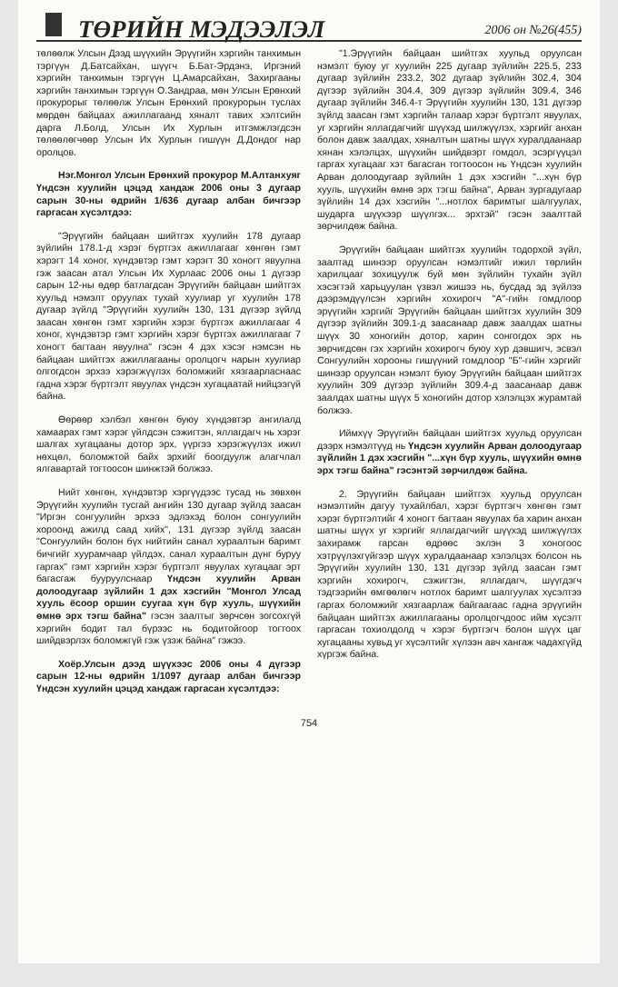ТӨРИЙН МЭДЭЭЛЭЛ
2006 он №26(455)
төлөөлж Улсын Дээд шүүхийн Эрүүгийн хэргийн танхимын тэргүүн Д.Батсайхан, шүүгч Б.Бат-Эрдэнэ, Иргэний хэргийн танхимын тэргүүн Ц.Амарсайхан, Захиргааны хэргийн танхимын тэргүүн О.Зандраа, мөн Улсын Ерөнхий прокурорыг төлөөлж Улсын Ерөнхий прокурорын туслах мөрдөн байцаах ажиллагаанд хяналт тавих хэлтсийн дарга Л.Болд, Улсын Их Хурлын итгэмжлэгдсэн төлөөлөгчөөр Улсын Их Хурлын гишүүн Д.Дондог нар оролцов.
Нэг.Монгол Улсын Ерөнхий прокурор М.Алтанхуяг Үндсэн хуулийн цэцэд хандаж 2006 оны 3 дугаар сарын 30-ны өдрийн 1/636 дугаар албан бичгээр гаргасан хүсэлтдээ:
"Эрүүгийн байцаан шийтгэх хуулийн 178 дугаар зүйлийн 178.1-д хэрэг бүртгэх ажиллагааг хөнгөн гэмт хэрэгт 14 хоног, хүндэвтэр гэмт хэрэгт 30 хоногт явуулна гэж заасан атал Улсын Их Хурлаас 2006 оны 1 дүгээр сарын 12-ны өдөр батлагдсан Эрүүгийн байцаан шийтгэх хуульд нэмэлт оруулах тухай хуулиар уг хуулийн 178 дугаар зүйлд "Эрүүгийн хуулийн 130, 131 дүгээр зүйлд заасан хөнгөн гэмт хэргийн хэрэг бүртгэх ажиллагааг 4 хоног, хүндэвтэр гэмт хэргийн хэрэг бүртгэх ажиллагааг 7 хоногт багтаан явуулна" гэсэн 4 дэх хэсэг нэмсэн нь байцаан шийтгэх ажиллагааны оролцогч нарын хуулиар олгогдсон эрхээ хэрэгжүүлэх боломжийг хязгаарласнаас гадна хэрэг бүртгэлт явуулах үндсэн хугацаатай нийцээгүй байна.
Өөрөөр хэлбэл хөнгөн буюу хүндэвтэр ангилалд хамаарах гэмт хэрэг үйлдсэн сэжигтэн, яллагдагч нь хэрэг шалгах хугацааны дотор эрх, үүргээ хэрэгжүүлэх ижил нөхцөл, боломжтой байх эрхийг боогдуулж алагчлал ялгавартай тогтоосон шинжтэй болжээ.
Нийт хөнгөн, хүндэвтэр хэргүүдээс тусад нь зөвхөн Эрүүгийн хуулийн тусгай ангийн 130 дугаар зүйлд заасан "Иргэн сонгуулийн эрхээ эдлэхэд болон сонгуулийн хороонд ажилд саад хийх", 131 дүгээр зүйлд заасан "Сонгуулийн болон бүх нийтийн санал хураалтын баримт бичгийг хуурамчаар үйлдэх, санал хураалтын дүнг буруу гаргах" гэмт хэргийн хэрэг бүртгэлт явуулах хугацааг эрт багасгаж бууруулснаар Үндсэн хуулийн Арван долоодугаар зүйлийн 1 дэх хэсгийн "Монгол Улсад хууль ёсоор оршин суугаа хүн бүр хууль, шүүхийн өмнө эрх тэгш байна" гэсэн заалтыг зөрчсөн зогсохгүй хэргийн бодит тал бүрээс нь бодитойгоор тогтоох шийдвэрлэх боломжгүй гэж үзэж байна" гэжээ.
Хоёр.Улсын дээд шүүхээс 2006 оны 4 дүгээр сарын 12-ны өдрийн 1/1097 дугаар албан бичгээр Үндсэн хуулийн цэцэд хандаж гаргасан хүсэлтдээ:
"1.Эрүүгийн байцаан шийтгэх хуульд оруулсан нэмэлт буюу уг хуулийн 225 дугаар зүйлийн 225.5, 233 дугаар зүйлийн 233.2, 302 дугаар зүйлийн 302.4, 304 дүгээр зүйлийн 304.4, 309 дүгээр зүйлийн 309.4, 346 дугаар зүйлийн 346.4-т Эрүүгийн хуулийн 130, 131 дүгээр зүйлд заасан гэмт хэргийн талаар хэрэг бүртгэлт явуулах, уг хэргийн яллагдагчийг шүүхэд шилжүүлэх, хэргийг анхан болон давж заалдах, хяналтын шатны шүүх хуралдаанаар хянан хэлэлцэх, шүүхийн шийдвэрт гомдол, эсэргүүцэл гаргах хугацааг хэт багасган тогтоосон нь Үндсэн хуулийн Арван долоодугаар зүйлийн 1 дэх хэсгийн "...хүн бүр хууль, шүүхийн өмнө эрх тэгш байна", Арван зургадугаар зүйлийн 14 дэх хэсгийн "...нотлох баримтыг шалгуулах, шударга шүүхээр шүүлгэх... эрхтэй" гэсэн заалттай зөрчилдөж байна.
Эрүүгийн байцаан шийтгэх хуулийн тодорхой зүйл, заалтад шинээр оруулсан нэмэлтийг ижил төрлийн харилцааг зохицуулж буй мөн зүйлийн тухайн зүйл хэсэгтэй харьцуулан үзвэл жишээ нь, бусдад эд зүйлээ дээрэмдүүлсэн хэргийн хохирогч "А"-гийн гомдлоор эрүүгийн хэргийг Эрүүгийн байцаан шийтгэх хуулийн 309 дүгээр зүйлийн 309.1-д заасанаар давж заалдах шатны шүүх 30 хоногийн дотор, харин сонгогдох эрх нь зөрчигдсөн гэх хэргийн хохирогч буюу хур дэвшигч, эсвэл Сонгуулийн хорооны гишүүний гомдлоор "Б"-гийн хэргийг шинээр оруулсан нэмэлт буюу Эрүүгийн байцаан шийтгэх хуулийн 309 дүгээр зүйлийн 309.4-д заасанаар давж заалдах шатны шүүх 5 хоногийн дотор хэлэлцэх журамтай болжээ.
Иймхүү Эрүүгийн байцаан шийтгэх хуульд оруулсан дээрх нэмэлтүүд нь Үндсэн хуулийн Арван долоодугаар зүйлийн 1 дэх хэсгийн "...хүн бүр хууль, шүүхийн өмнө эрх тэгш байна" гэсэнтэй зөрчилдөж байна.
2. Эрүүгийн байцаан шийтгэх хуульд оруулсан нэмэлтийн дагуу тухайлбал, хэрэг бүртгэгч хөнгөн гэмт хэрэг бүртгэлтийг 4 хоногт багтаан явуулах ба харин анхан шатны шүүх уг хэргийг яллагдагчийг шүүхэд шилжүүлэх захирамж гарсан өдрөөс эхлэн 3 хоногоос хэтрүүлэхгүйгээр шүүх хуралдаанаар хэлэлцэх болсон нь Эрүүгийн хуулийн 130, 131 дүгээр зүйлд заасан гэмт хэргийн хохирогч, сэжигтэн, яллагдагч, шүүгдэгч тэдгээрийн өмгөөлөгч нотлох баримт шалгуулах хүсэлтээ гаргах боломжийг хязгаарлаж байгаагаас гадна эрүүгийн байцаан шийтгэх ажиллагааны оролцогчдоос ийм хүсэлт гаргасан тохиолдолд ч хэрэг бүртгэгч болон шүүх цаг хугацааны хувьд уг хүсэлтийг хүлээн авч хангаж чадахгүйд хүргэж байна.
754